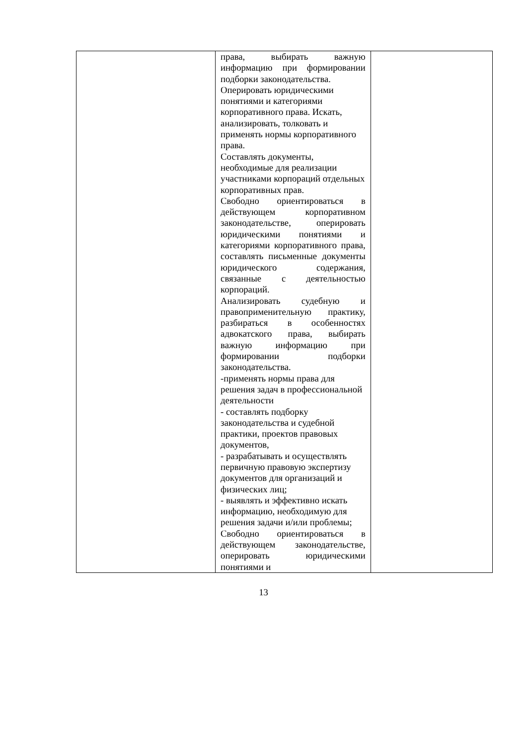| | права, выбирать важную информацию при формировании подборки законодательства. Оперировать юридическими понятиями и категориями корпоративного права. Искать, анализировать, толковать и применять нормы корпоративного права. Составлять документы, необходимые для реализации участниками корпораций отдельных корпоративных прав. Свободно ориентироваться в действующем корпоративном законодательстве, оперировать юридическими понятиями и категориями корпоративного права, составлять письменные документы юридического содержания, связанные с деятельностью корпораций. Анализировать судебную и правоприменительную практику, разбираться в особенностях адвокатского права, выбирать важную информацию при формировании подборки законодательства. -применять нормы права для решения задач в профессиональной деятельности - составлять подборку законодательства и судебной практики, проектов правовых документов, - разрабатывать и осуществлять первичную правовую экспертизу документов для организаций и физических лиц; - выявлять и эффективно искать информацию, необходимую для решения задачи и/или проблемы; Свободно ориентироваться в действующем законодательстве, оперировать юридическими понятиями и | |
13